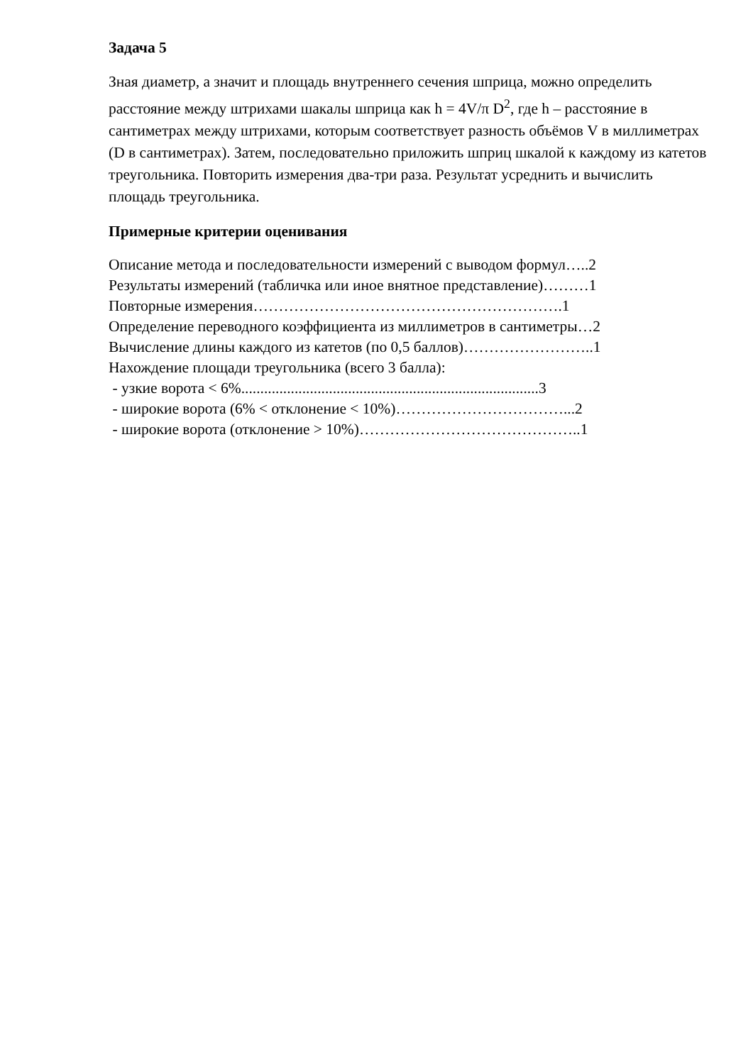Задача 5
Зная диаметр, а значит и площадь внутреннего сечения шприца, можно определить расстояние между штрихами шакалы шприца как h = 4V/π D<sup>2</sup>, где h – расстояние в сантиметрах между штрихами, которым соответствует разность объёмов V в миллиметрах (D в сантиметрах). Затем, последовательно приложить шприц шкалой к каждому из катетов треугольника. Повторить измерения два-три раза. Результат усреднить и вычислить площадь треугольника.
Примерные критерии оценивания
Описание метода и последовательности измерений с выводом формул…..2 Результаты измерений (табличка или иное внятное представление)………1 Повторные измерения…………………………………………………….1 Определение переводного коэффициента из миллиметров в сантиметры…2 Вычисление длины каждого из катетов (по 0,5 баллов)……………………..1 Нахождение площади треугольника (всего 3 балла): - узкие ворота < 6%..............................................................................3 - широкие ворота (6% < отклонение < 10%)……………………………...2 - широкие ворота (отклонение > 10%)……………………………………..1